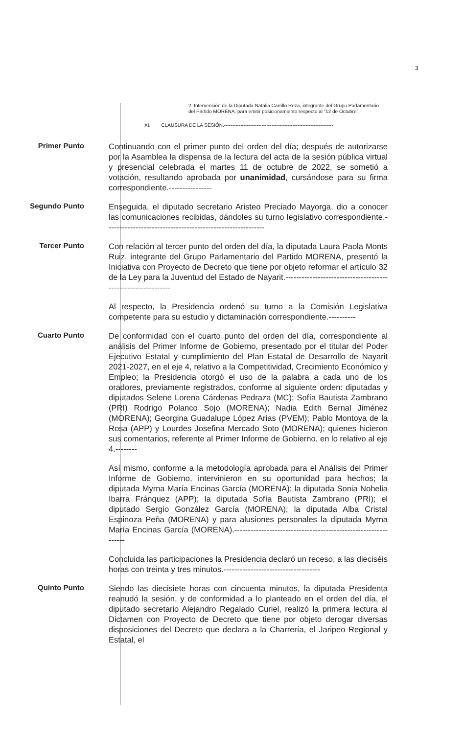3
2. Intervención de la Diputada Natalia Carrillo Reza, integrante del Grupo Parlamentario del Partido MORENA, para emitir posicionamiento respecto al “12 de Octubre”.
XI. CLAUSURA DE LA SESIÓN.-------------------------------------------------------------------
Primer Punto
Continuando con el primer punto del orden del día; después de autorizarse por la Asamblea la dispensa de la lectura del acta de la sesión pública virtual y presencial celebrada el martes 11 de octubre de 2022, se sometió a votación, resultando aprobada por unanimidad, cursándose para su firma correspondiente.----------------
Segundo Punto
Enseguida, el diputado secretario Aristeo Preciado Mayorga, dio a conocer las comunicaciones recibidas, dándoles su turno legislativo correspondiente.-----------------------------------------------------------
Tercer Punto
Con relación al tercer punto del orden del día, la diputada Laura Paola Monts Ruiz, integrante del Grupo Parlamentario del Partido MORENA, presentó la Iniciativa con Proyecto de Decreto que tiene por objeto reformar el artículo 32 de la Ley para la Juventud del Estado de Nayarit.-------------------------------------------------------------
Al respecto, la Presidencia ordenó su turno a la Comisión Legislativa competente para su estudio y dictaminación correspondiente.----------
Cuarto Punto
De conformidad con el cuarto punto del orden del día, correspondiente al análisis del Primer Informe de Gobierno, presentado por el titular del Poder Ejecutivo Estatal y cumplimiento del Plan Estatal de Desarrollo de Nayarit 2021-2027, en el eje 4, relativo a la Competitividad, Crecimiento Económico y Empleo; la Presidencia otorgó el uso de la palabra a cada uno de los oradores, previamente registrados, conforme al siguiente orden: diputadas y diputados Selene Lorena Cárdenas Pedraza (MC); Sofía Bautista Zambrano (PRI) Rodrigo Polanco Sojo (MORENA); Nadia Edith Bernal Jiménez (MORENA); Georgina Guadalupe López Arias (PVEM); Pablo Montoya de la Rosa (APP) y Lourdes Josefina Mercado Soto (MORENA); quienes hicieron sus comentarios, referente al Primer Informe de Gobierno, en lo relativo al eje 4.--------
Así mismo, conforme a la metodología aprobada para el Análisis del Primer Informe de Gobierno, intervinieron en su oportunidad para hechos; la diputada Myrna María Encinas García (MORENA); la diputada Sonia Nohelia Ibarra Fránquez (APP); la diputada Sofía Bautista Zambrano (PRI); el diputado Sergio González García (MORENA); la diputada Alba Cristal Espinoza Peña (MORENA) y para alusiones personales la diputada Myrna María Encinas García (MORENA).---------------------------------------------------------------
Concluida las participaciones la Presidencia declaró un receso, a las dieciséis horas con treinta y tres minutos.------------------------------------
Quinto Punto
Siendo las diecisiete horas con cincuenta minutos, la diputada Presidenta reanudó la sesión, y de conformidad a lo planteado en el orden del día, el diputado secretario Alejandro Regalado Curiel, realizó la primera lectura al Dictamen con Proyecto de Decreto que tiene por objeto derogar diversas disposiciones del Decreto que declara a la Charrería, el Jaripeo Regional y Estatal, el